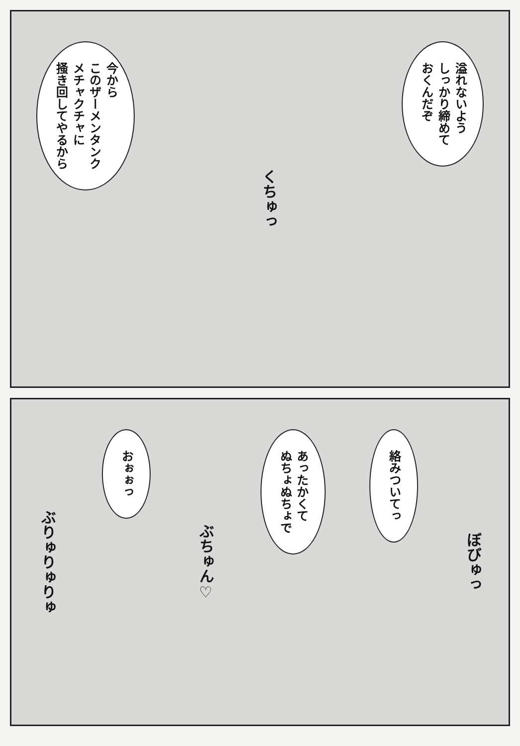今から
このザーメンタンク
メチャクチャに
掻き回してやるから
くちゅっ
溢れないよう
しっかり締めて
おくんだぞ
ぶりゅりゅりゅ
おぉぉっ
ぶちゅん♡
あったかくて
ぬちょぬちょで
絡みついてっ
ぼびゅっ